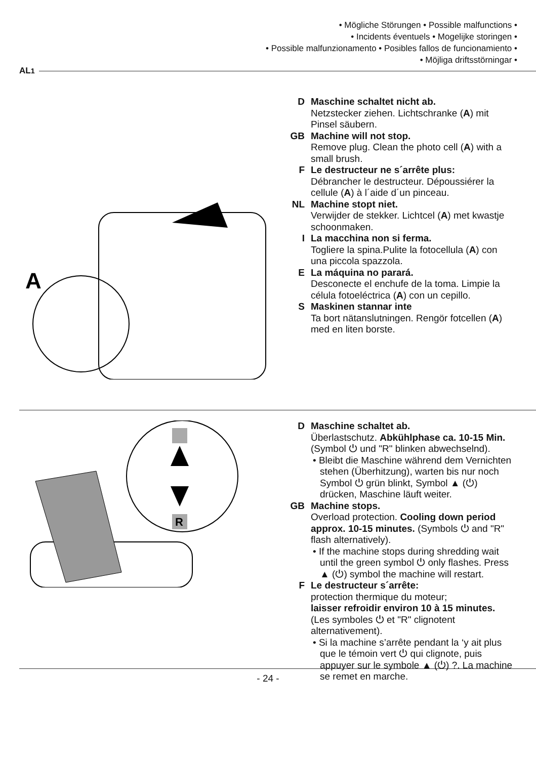• Mögliche Störungen • Possible malfunctions •
• Incidents éventuels • Mogelijke storingen •
• Possible malfunzionamento • Posibles fallos de funcionamiento •
• Möjliga driftsstörningar •
AL<sup>1</sup>
A
D Maschine schaltet nicht ab.
Netzstecker ziehen. Lichtschranke (A) mit Pinsel säubern.
GB Machine will not stop.
Remove plug. Clean the photo cell (A) with a small brush.
F Le destructeur ne s´arrête plus:
Débrancher le destructeur. Dépoussiérer la cellule (A) à l´aide d´un pinceau.
NL Machine stopt niet.
Verwijder de stekker. Lichtcel (A) met kwastje schoonmaken.
I La macchina non si ferma.
Togliere la spina.Pulite la fotocellula (A) con una piccola spazzola.
E La máquina no parará.
Desconecte el enchufe de la toma. Limpie la célula fotoeléctrica (A) con un cepillo.
S Maskinen stannar inte
Ta bort nätanslutningen. Rengör fotcellen (A) med en liten borste.
R
D Maschine schaltet ab.
Überlastschutz. Abkühlphase ca. 10-15 Min. (Symbol ⏻ und "R" blinken abwechselnd).
• Bleibt die Maschine während dem Vernichten stehen (Überhitzung), warten bis nur noch Symbol ⏻ grün blinkt, Symbol ▲ (⏻) drücken, Maschine läuft weiter.
GB Machine stops.
Overload protection. Cooling down period approx. 10-15 minutes. (Symbols ⏻ and "R" flash alternatively).
• If the machine stops during shredding wait until the green symbol ⏻ only flashes. Press ▲ (⏻) symbol the machine will restart.
F Le destructeur s´arrête:
protection thermique du moteur;
laisser refroidir environ 10 à 15 minutes. (Les symboles ⏻ et "R" clignotent alternativement).
• Si la machine s’arrête pendant la ‘y ait plus que le témoin vert ⏻ qui clignote, puis appuyer sur le symbole ▲ (⏻) ?. La machine se remet en marche.
- 24 -